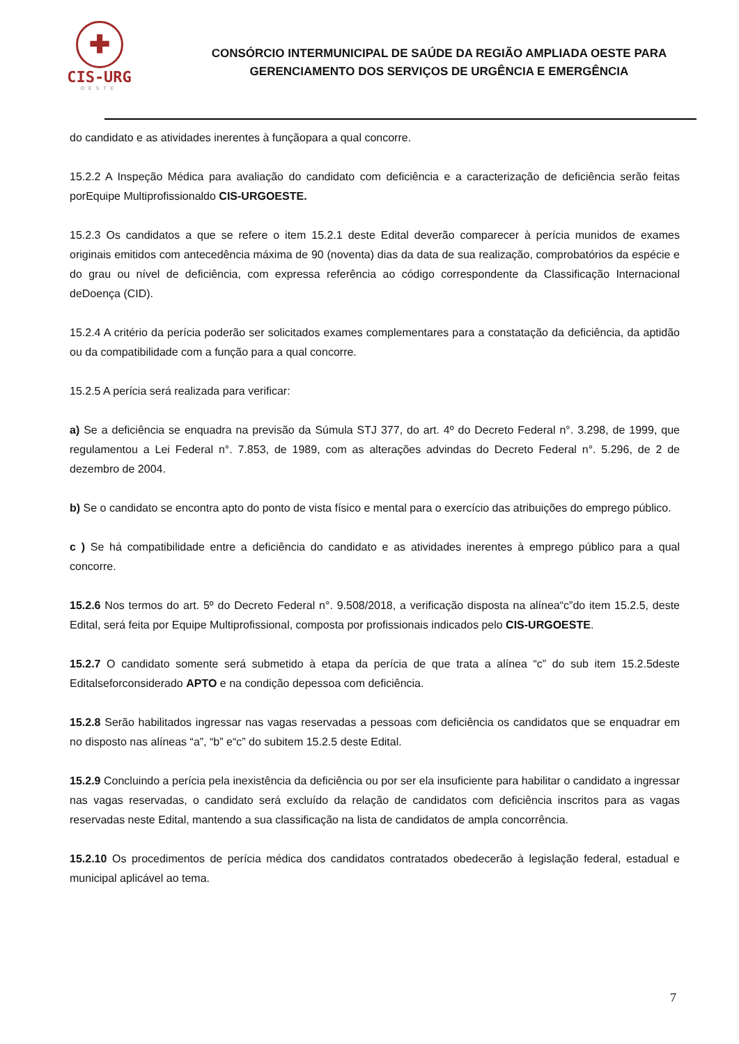✚
CIS-URG
OESTE
CONSÓRCIO INTERMUNICIPAL DE SAÚDE DA REGIÃO AMPLIADA OESTE PARA
GERENCIAMENTO DOS SERVIÇOS DE URGÊNCIA E EMERGÊNCIA
do candidato e as atividades inerentes à funçãopara a qual concorre.
15.2.2 A Inspeção Médica para avaliação do candidato com deficiência e a caracterização de deficiência serão feitas porEquipe Multiprofissionaldo CIS-URGOESTE.
15.2.3 Os candidatos a que se refere o item 15.2.1 deste Edital deverão comparecer à perícia munidos de exames originais emitidos com antecedência máxima de 90 (noventa) dias da data de sua realização, comprobatórios da espécie e do grau ou nível de deficiência, com expressa referência ao código correspondente da Classificação Internacional deDoença (CID).
15.2.4 A critério da perícia poderão ser solicitados exames complementares para a constatação da deficiência, da aptidão ou da compatibilidade com a função para a qual concorre.
15.2.5 A perícia será realizada para verificar:
a) Se a deficiência se enquadra na previsão da Súmula STJ 377, do art. 4º do Decreto Federal n°. 3.298, de 1999, que regulamentou a Lei Federal n°. 7.853, de 1989, com as alterações advindas do Decreto Federal n°. 5.296, de 2 de dezembro de 2004.
b) Se o candidato se encontra apto do ponto de vista físico e mental para o exercício das atribuições do emprego público.
c ) Se há compatibilidade entre a deficiência do candidato e as atividades inerentes à emprego público para a qual concorre.
15.2.6 Nos termos do art. 5º do Decreto Federal n°. 9.508/2018, a verificação disposta na alínea“c”do item 15.2.5, deste Edital, será feita por Equipe Multiprofissional, composta por profissionais indicados pelo CIS-URGOESTE.
15.2.7 O candidato somente será submetido à etapa da perícia de que trata a alínea “c” do sub item 15.2.5deste Editalseforconsiderado APTO e na condição depessoa com deficiência.
15.2.8 Serão habilitados ingressar nas vagas reservadas a pessoas com deficiência os candidatos que se enquadrar em no disposto nas alíneas “a”, “b” e“c” do subitem 15.2.5 deste Edital.
15.2.9 Concluindo a perícia pela inexistência da deficiência ou por ser ela insuficiente para habilitar o candidato a ingressar nas vagas reservadas, o candidato será excluído da relação de candidatos com deficiência inscritos para as vagas reservadas neste Edital, mantendo a sua classificação na lista de candidatos de ampla concorrência.
15.2.10 Os procedimentos de perícia médica dos candidatos contratados obedecerão à legislação federal, estadual e municipal aplicável ao tema.
7